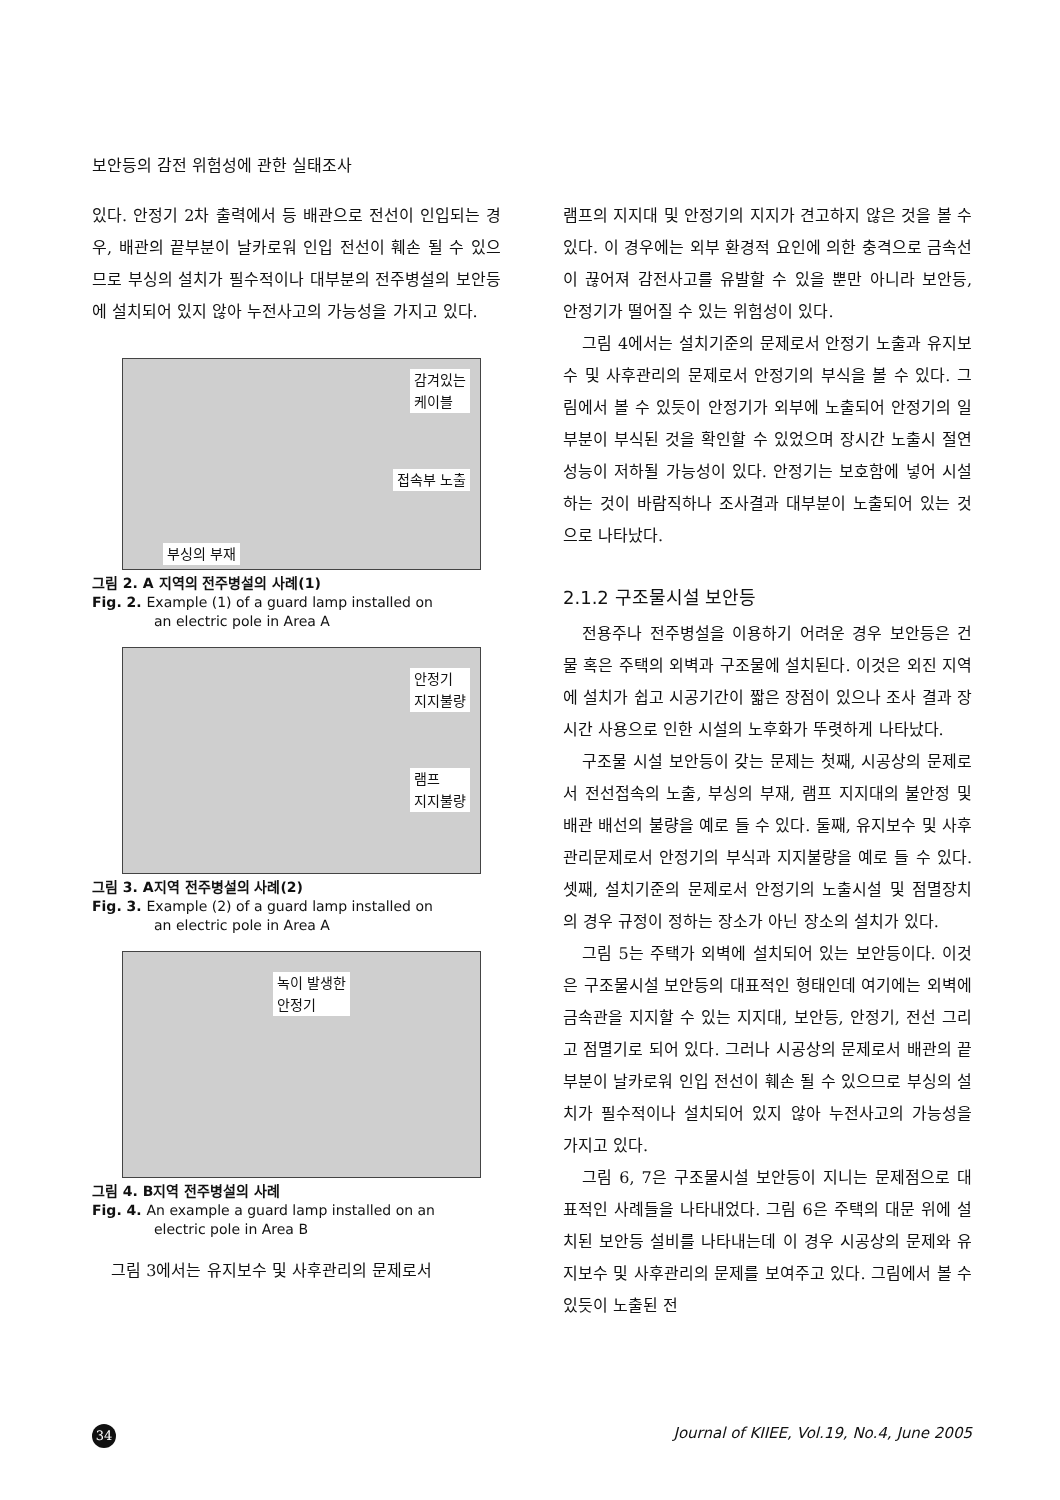보안등의 감전 위험성에 관한 실태조사
있다. 안정기 2차 출력에서 등 배관으로 전선이 인입되는 경우, 배관의 끝부분이 날카로워 인입 전선이 훼손 될 수 있으므로 부싱의 설치가 필수적이나 대부분의 전주병설의 보안등에 설치되어 있지 않아 누전사고의 가능성을 가지고 있다.
감겨있는
케이블
접속부 노출
부싱의 부재
그림 2. A 지역의 전주병설의 사례(1)
Fig. 2. Example (1) of a guard lamp installed on
an electric pole in Area A
안정기
지지불량
램프
지지불량
그림 3. A지역 전주병설의 사례(2)
Fig. 3. Example (2) of a guard lamp installed on
an electric pole in Area A
녹이 발생한
안정기
그림 4. B지역 전주병설의 사례
Fig. 4. An example a guard lamp installed on an
electric pole in Area B
그림 3에서는 유지보수 및 사후관리의 문제로서
램프의 지지대 및 안정기의 지지가 견고하지 않은 것을 볼 수 있다. 이 경우에는 외부 환경적 요인에 의한 충격으로 금속선이 끊어져 감전사고를 유발할 수 있을 뿐만 아니라 보안등, 안정기가 떨어질 수 있는 위험성이 있다.
그림 4에서는 설치기준의 문제로서 안정기 노출과 유지보수 및 사후관리의 문제로서 안정기의 부식을 볼 수 있다. 그림에서 볼 수 있듯이 안정기가 외부에 노출되어 안정기의 일부분이 부식된 것을 확인할 수 있었으며 장시간 노출시 절연 성능이 저하될 가능성이 있다. 안정기는 보호함에 넣어 시설하는 것이 바람직하나 조사결과 대부분이 노출되어 있는 것으로 나타났다.
2.1.2 구조물시설 보안등
전용주나 전주병설을 이용하기 어려운 경우 보안등은 건물 혹은 주택의 외벽과 구조물에 설치된다. 이것은 외진 지역에 설치가 쉽고 시공기간이 짧은 장점이 있으나 조사 결과 장시간 사용으로 인한 시설의 노후화가 뚜렷하게 나타났다.
구조물 시설 보안등이 갖는 문제는 첫째, 시공상의 문제로서 전선접속의 노출, 부싱의 부재, 램프 지지대의 불안정 및 배관 배선의 불량을 예로 들 수 있다. 둘째, 유지보수 및 사후관리문제로서 안정기의 부식과 지지불량을 예로 들 수 있다. 셋째, 설치기준의 문제로서 안정기의 노출시설 및 점멸장치의 경우 규정이 정하는 장소가 아닌 장소의 설치가 있다.
그림 5는 주택가 외벽에 설치되어 있는 보안등이다. 이것은 구조물시설 보안등의 대표적인 형태인데 여기에는 외벽에 금속관을 지지할 수 있는 지지대, 보안등, 안정기, 전선 그리고 점멸기로 되어 있다. 그러나 시공상의 문제로서 배관의 끝부분이 날카로워 인입 전선이 훼손 될 수 있으므로 부싱의 설치가 필수적이나 설치되어 있지 않아 누전사고의 가능성을 가지고 있다.
그림 6, 7은 구조물시설 보안등이 지니는 문제점으로 대표적인 사례들을 나타내었다. 그림 6은 주택의 대문 위에 설치된 보안등 설비를 나타내는데 이 경우 시공상의 문제와 유지보수 및 사후관리의 문제를 보여주고 있다. 그림에서 볼 수 있듯이 노출된 전
34
Journal of KIIEE, Vol.19, No.4, June 2005